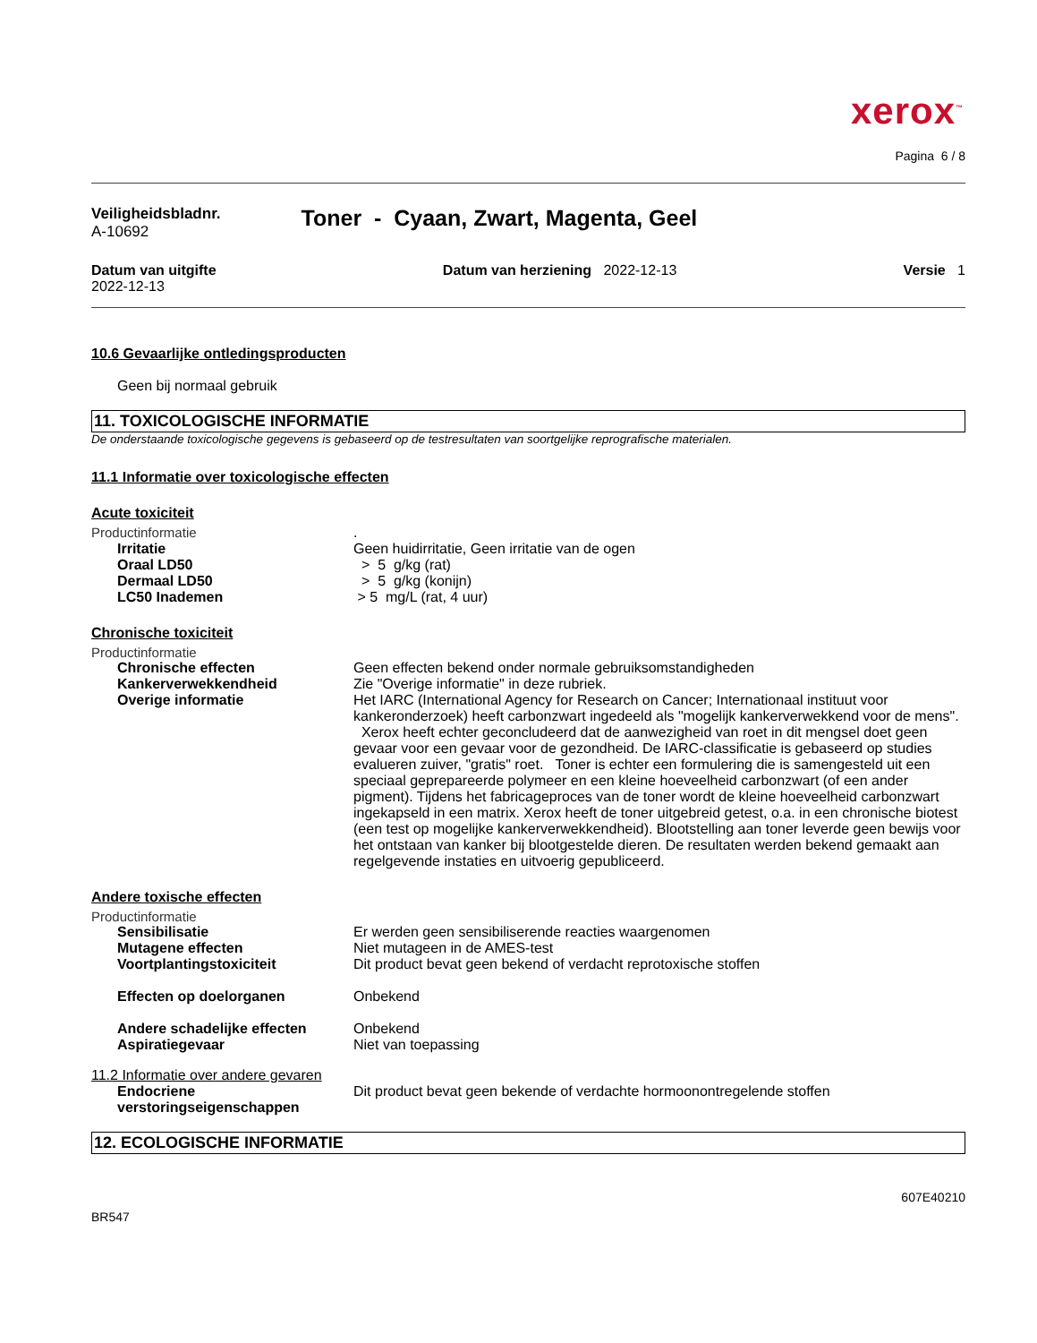xerox<sup>™</sup>
Pagina 6 / 8
Veiligheidsbladnr.
A-10692
Toner - Cyaan, Zwart, Magenta, Geel
Datum van uitgifte
2022-12-13
Datum van herziening 2022-12-13
Versie 1
10.6 Gevaarlijke ontledingsproducten
Geen bij normaal gebruik
11. TOXICOLOGISCHE INFORMATIE
De onderstaande toxicologische gegevens is gebaseerd op de testresultaten van soortgelijke reprografische materialen.
11.1 Informatie over toxicologische effecten
Acute toxiciteit
Productinformatie.
Irritatie Geen huidirritatie, Geen irritatie van de ogen
Oraal LD50 > 5 g/kg (rat)
Dermaal LD50 > 5 g/kg (konijn)
LC50 Inademen > 5 mg/L (rat, 4 uur)
Chronische toxiciteit
Productinformatie
Chronische effecten Geen effecten bekend onder normale gebruiksomstandigheden
Kankerverwekkendheid Zie "Overige informatie" in deze rubriek.
Overige informatie Het IARC (International Agency for Research on Cancer; Internationaal instituut voor kankeronderzoek) heeft carbonzwart ingedeeld als "mogelijk kankerverwekkend voor de mens". Xerox heeft echter geconcludeerd dat de aanwezigheid van roet in dit mengsel doet geen gevaar voor een gevaar voor de gezondheid. De IARC-classificatie is gebaseerd op studies evalueren zuiver, "gratis" roet. Toner is echter een formulering die is samengesteld uit een speciaal geprepareerde polymeer en een kleine hoeveelheid carbonzwart (of een ander pigment). Tijdens het fabricageproces van de toner wordt de kleine hoeveelheid carbonzwart ingekapseld in een matrix. Xerox heeft de toner uitgebreid getest, o.a. in een chronische biotest (een test op mogelijke kankerverwekkendheid). Blootstelling aan toner leverde geen bewijs voor het ontstaan van kanker bij blootgestelde dieren. De resultaten werden bekend gemaakt aan regelgevende instaties en uitvoerig gepubliceerd.
Andere toxische effecten
Productinformatie
Sensibilisatie Er werden geen sensibiliserende reacties waargenomen
Mutagene effecten Niet mutageen in de AMES-test
Voortplantingstoxiciteit Dit product bevat geen bekend of verdacht reprotoxische stoffen
Effecten op doelorganen Onbekend
Andere schadelijke effecten Onbekend
Aspiratiegevaar Niet van toepassing
11.2 Informatie over andere gevaren
Endocriene verstoringseigenschappen Dit product bevat geen bekende of verdachte hormoonontregelende stoffen
12. ECOLOGISCHE INFORMATIE
BR547 607E40210